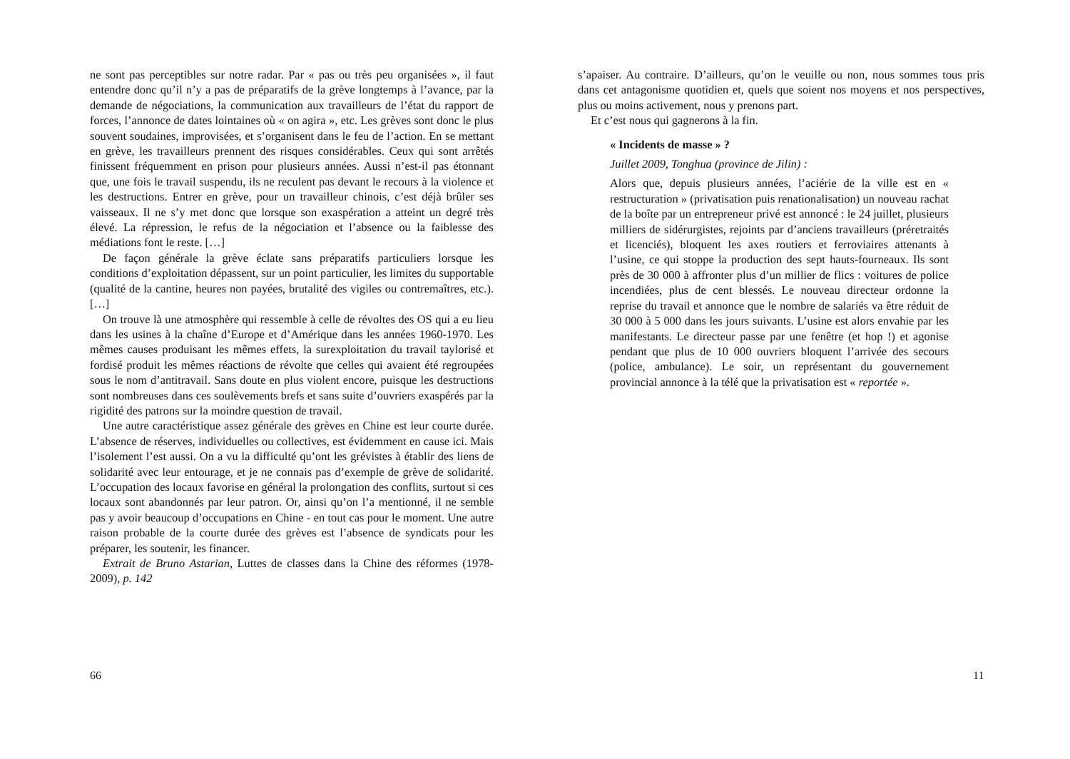ne sont pas perceptibles sur notre radar. Par « pas ou très peu organisées », il faut entendre donc qu’il n’y a pas de préparatifs de la grève longtemps à l’avance, par la demande de négociations, la communication aux travailleurs de l’état du rapport de forces, l’annonce de dates lointaines où « on agira », etc. Les grèves sont donc le plus souvent soudaines, improvisées, et s’organisent dans le feu de l’action. En se mettant en grève, les travailleurs prennent des risques considérables. Ceux qui sont arrêtés finissent fréquemment en prison pour plusieurs années. Aussi n’est-il pas étonnant que, une fois le travail suspendu, ils ne reculent pas devant le recours à la violence et les destructions. Entrer en grève, pour un travailleur chinois, c’est déjà brûler ses vaisseaux. Il ne s’y met donc que lorsque son exaspération a atteint un degré très élevé. La répression, le refus de la négociation et l’absence ou la faiblesse des médiations font le reste. […]
De façon générale la grève éclate sans préparatifs particuliers lorsque les conditions d’exploitation dépassent, sur un point particulier, les limites du supportable (qualité de la cantine, heures non payées, brutalité des vigiles ou contremaîtres, etc.). […]
On trouve là une atmosphère qui ressemble à celle de révoltes des OS qui a eu lieu dans les usines à la chaîne d’Europe et d’Amérique dans les années 1960-1970. Les mêmes causes produisant les mêmes effets, la surexploitation du travail taylorisé et fordisé produit les mêmes réactions de révolte que celles qui avaient été regroupées sous le nom d’antitravail. Sans doute en plus violent encore, puisque les destructions sont nombreuses dans ces soulèvements brefs et sans suite d’ouvriers exaspérés par la rigidité des patrons sur la moindre question de travail.
Une autre caractéristique assez générale des grèves en Chine est leur courte durée. L’absence de réserves, individuelles ou collectives, est évidemment en cause ici. Mais l’isolement l’est aussi. On a vu la difficulté qu’ont les grévistes à établir des liens de solidarité avec leur entourage, et je ne connais pas d’exemple de grève de solidarité. L’occupation des locaux favorise en général la prolongation des conflits, surtout si ces locaux sont abandonnés par leur patron. Or, ainsi qu’on l’a mentionné, il ne semble pas y avoir beaucoup d’occupations en Chine - en tout cas pour le moment. Une autre raison probable de la courte durée des grèves est l’absence de syndicats pour les préparer, les soutenir, les financer.
Extrait de Bruno Astarian, Luttes de classes dans la Chine des réformes (1978-2009), p. 142
66
s’apaiser. Au contraire. D’ailleurs, qu’on le veuille ou non, nous sommes tous pris dans cet antagonisme quotidien et, quels que soient nos moyens et nos perspectives, plus ou moins activement, nous y prenons part.
Et c’est nous qui gagnerons à la fin.
« Incidents de masse » ?
Juillet 2009, Tonghua (province de Jilin) :
Alors que, depuis plusieurs années, l’aciérie de la ville est en « restructuration » (privatisation puis renationalisation) un nouveau rachat de la boîte par un entrepreneur privé est annoncé : le 24 juillet, plusieurs milliers de sidérurgistes, rejoints par d’anciens travailleurs (préretraités et licenciés), bloquent les axes routiers et ferroviaires attenants à l’usine, ce qui stoppe la production des sept hauts-fourneaux. Ils sont près de 30 000 à affronter plus d’un millier de flics : voitures de police incendiées, plus de cent blessés. Le nouveau directeur ordonne la reprise du travail et annonce que le nombre de salariés va être réduit de 30 000 à 5 000 dans les jours suivants. L’usine est alors envahie par les manifestants. Le directeur passe par une fenêtre (et hop !) et agonise pendant que plus de 10 000 ouvriers bloquent l’arrivée des secours (police, ambulance). Le soir, un représentant du gouvernement provincial annonce à la télé que la privatisation est « reportée ».
11